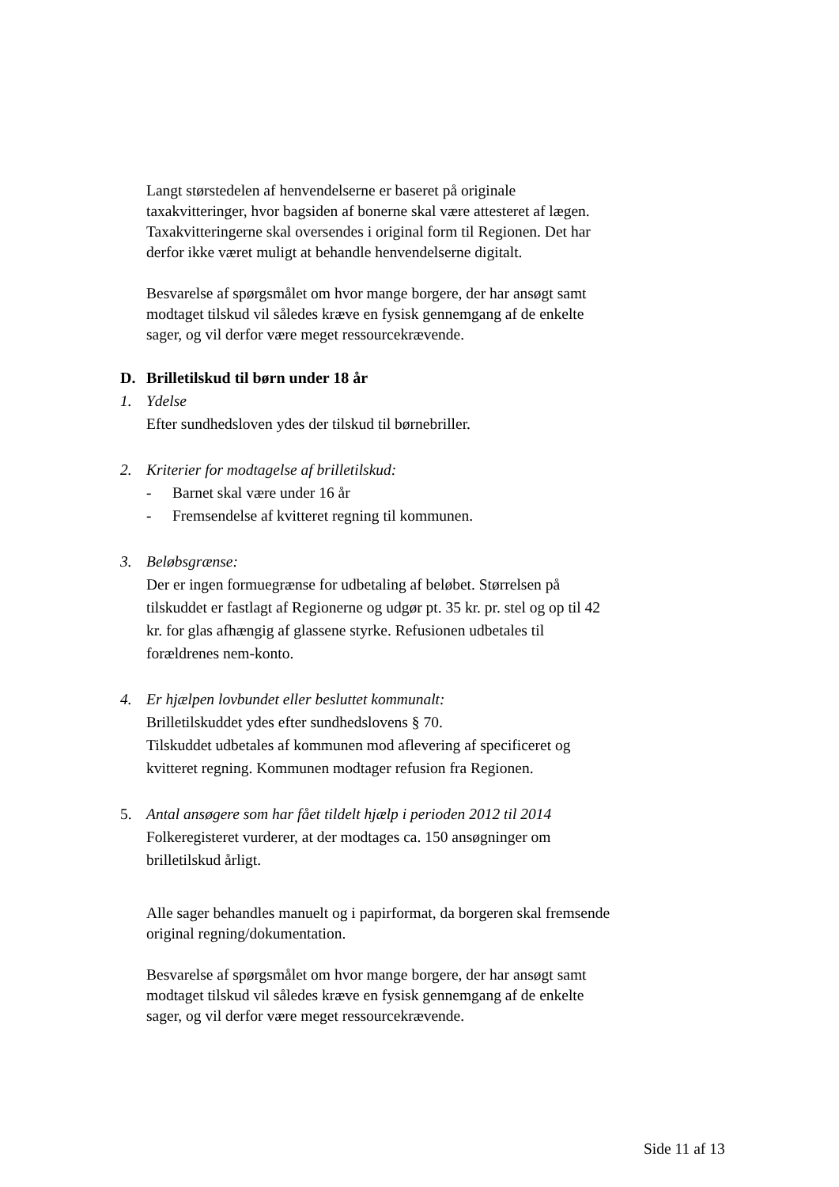Langt størstedelen af henvendelserne er baseret på originale taxakvitteringer, hvor bagsiden af bonerne skal være attesteret af lægen. Taxakvitteringerne skal oversendes i original form til Regionen. Det har derfor ikke været muligt at behandle henvendelserne digitalt.
Besvarelse af spørgsmålet om hvor mange borgere, der har ansøgt samt modtaget tilskud vil således kræve en fysisk gennemgang af de enkelte sager, og vil derfor være meget ressourcekrævende.
D. Brilletilskud til børn under 18 år
1. Ydelse
Efter sundhedsloven ydes der tilskud til børnebriller.
2. Kriterier for modtagelse af brilletilskud:
- Barnet skal være under 16 år
- Fremsendelse af kvitteret regning til kommunen.
3. Beløbsgrænse:
Der er ingen formuegrænse for udbetaling af beløbet. Størrelsen på tilskuddet er fastlagt af Regionerne og udgør pt. 35 kr. pr. stel og op til 42 kr. for glas afhængig af glassene styrke. Refusionen udbetales til forældrenes nem-konto.
4. Er hjælpen lovbundet eller besluttet kommunalt:
Brilletilskuddet ydes efter sundhedslovens § 70.
Tilskuddet udbetales af kommunen mod aflevering af specificeret og kvitteret regning. Kommunen modtager refusion fra Regionen.
5. Antal ansøgere som har fået tildelt hjælp i perioden 2012 til 2014
Folkeregisteret vurderer, at der modtages ca. 150 ansøgninger om brilletilskud årligt.
Alle sager behandles manuelt og i papirformat, da borgeren skal fremsende original regning/dokumentation.
Besvarelse af spørgsmålet om hvor mange borgere, der har ansøgt samt modtaget tilskud vil således kræve en fysisk gennemgang af de enkelte sager, og vil derfor være meget ressourcekrævende.
Side 11 af 13